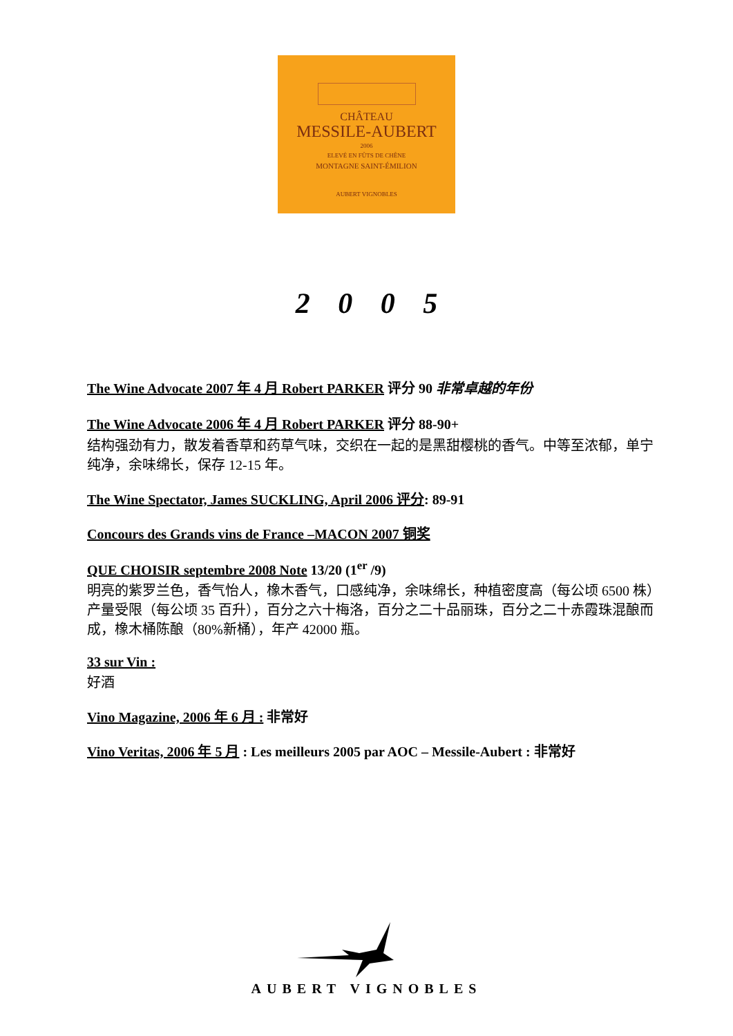CHÂTEAU
MESSILE-AUBERT
2006
ELEVÉ EN FÛTS DE CHÊNE
MONTAGNE SAINT-ÉMILION
AUBERT VIGNOBLES
2 0 0 5
The Wine Advocate 2007 年 4 月 Robert PARKER 评分 90 非常卓越的年份
The Wine Advocate 2006 年 4 月 Robert PARKER 评分 88-90+
结构强劲有力，散发着香草和药草气味，交织在一起的是黑甜樱桃的香气。中等至浓郁，单宁纯净，余味绵长，保存 12-15 年。
The Wine Spectator, James SUCKLING, April 2006 评分: 89-91
Concours des Grands vins de France –MACON 2007 铜奖
QUE CHOISIR septembre 2008 Note 13/20 (1<sup>er</sup> /9)
明亮的紫罗兰色，香气怡人，橡木香气，口感纯净，余味绵长，种植密度高（每公顷 6500 株）产量受限（每公顷 35 百升），百分之六十梅洛，百分之二十品丽珠，百分之二十赤霞珠混酿而成，橡木桶陈酿（80%新桶），年产 42000 瓶。
33 sur Vin :
好酒
Vino Magazine, 2006 年 6 月 : 非常好
Vino Veritas, 2006 年 5 月 : Les meilleurs 2005 par AOC – Messile-Aubert : 非常好
AUBERT VIGNOBLES